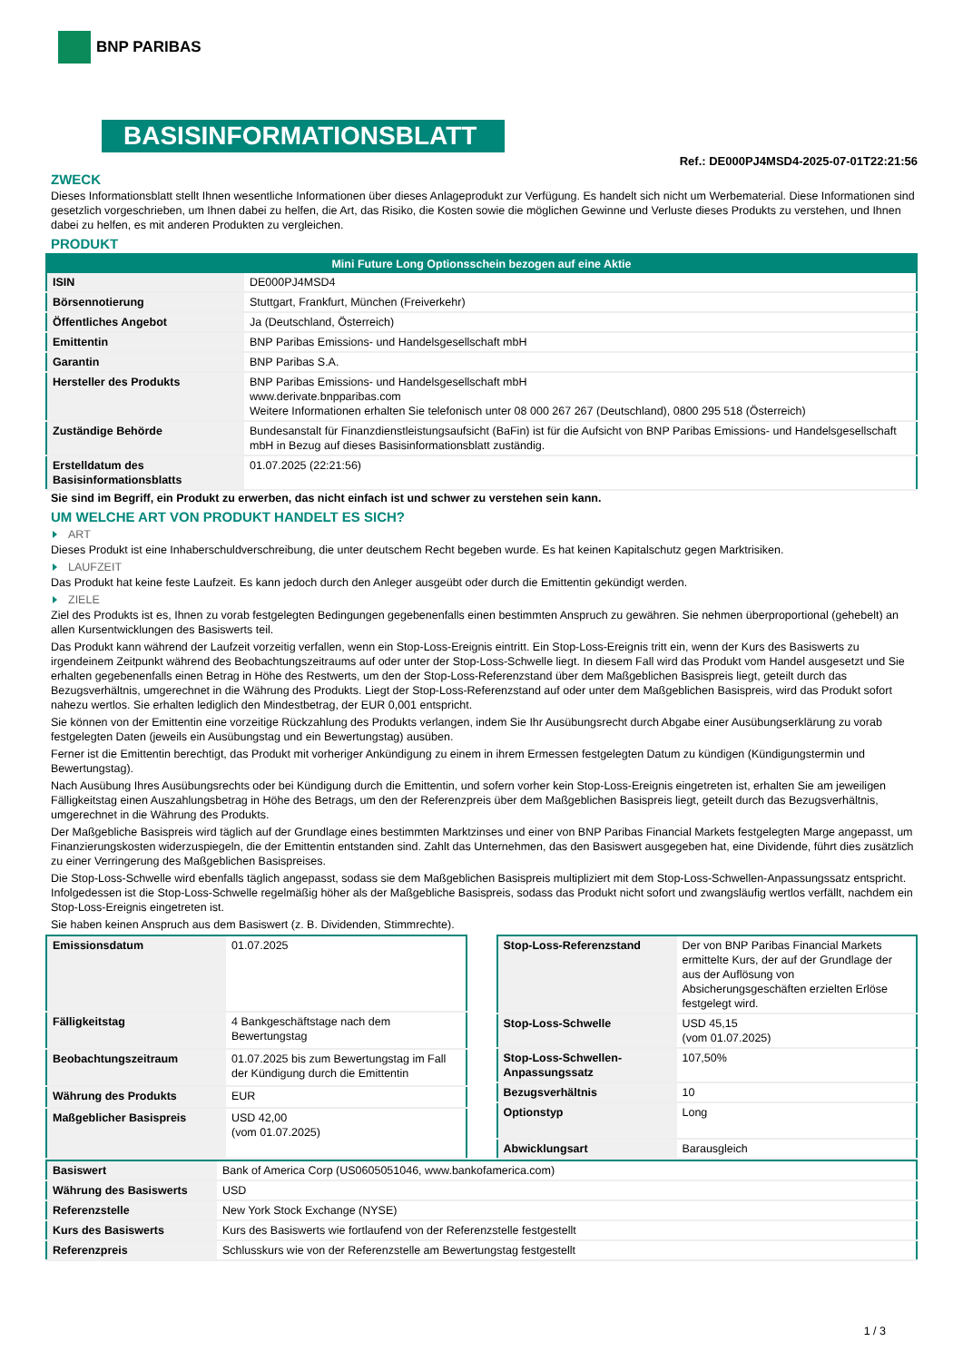BNP PARIBAS
BASISINFORMATIONSBLATT
Ref.: DE000PJ4MSD4-2025-07-01T22:21:56
ZWECK
Dieses Informationsblatt stellt Ihnen wesentliche Informationen über dieses Anlageprodukt zur Verfügung. Es handelt sich nicht um Werbematerial. Diese Informationen sind gesetzlich vorgeschrieben, um Ihnen dabei zu helfen, die Art, das Risiko, die Kosten sowie die möglichen Gewinne und Verluste dieses Produkts zu verstehen, und Ihnen dabei zu helfen, es mit anderen Produkten zu vergleichen.
PRODUKT
| Mini Future Long Optionsschein bezogen auf eine Aktie | |
| --- | --- |
| ISIN | DE000PJ4MSD4 |
| Börsennotierung | Stuttgart, Frankfurt, München (Freiverkehr) |
| Öffentliches Angebot | Ja (Deutschland, Österreich) |
| Emittentin | BNP Paribas Emissions- und Handelsgesellschaft mbH |
| Garantin | BNP Paribas S.A. |
| Hersteller des Produkts | BNP Paribas Emissions- und Handelsgesellschaft mbH www.derivate.bnpparibas.com Weitere Informationen erhalten Sie telefonisch unter 08 000 267 267 (Deutschland), 0800 295 518 (Österreich) |
| Zuständige Behörde | Bundesanstalt für Finanzdienstleistungsaufsicht (BaFin) ist für die Aufsicht von BNP Paribas Emissions- und Handelsgesellschaft mbH in Bezug auf dieses Basisinformationsblatt zuständig. |
| Erstelldatum des Basisinformationsblatts | 01.07.2025 (22:21:56) |
Sie sind im Begriff, ein Produkt zu erwerben, das nicht einfach ist und schwer zu verstehen sein kann.
UM WELCHE ART VON PRODUKT HANDELT ES SICH?
ART
Dieses Produkt ist eine Inhaberschuldverschreibung, die unter deutschem Recht begeben wurde. Es hat keinen Kapitalschutz gegen Marktrisiken.
LAUFZEIT
Das Produkt hat keine feste Laufzeit. Es kann jedoch durch den Anleger ausgeübt oder durch die Emittentin gekündigt werden.
ZIELE
Ziel des Produkts ist es, Ihnen zu vorab festgelegten Bedingungen gegebenenfalls einen bestimmten Anspruch zu gewähren. Sie nehmen überproportional (gehebelt) an allen Kursentwicklungen des Basiswerts teil.
Das Produkt kann während der Laufzeit vorzeitig verfallen, wenn ein Stop-Loss-Ereignis eintritt. Ein Stop-Loss-Ereignis tritt ein, wenn der Kurs des Basiswerts zu irgendeinem Zeitpunkt während des Beobachtungszeitraums auf oder unter der Stop-Loss-Schwelle liegt. In diesem Fall wird das Produkt vom Handel ausgesetzt und Sie erhalten gegebenenfalls einen Betrag in Höhe des Restwerts, um den der Stop-Loss-Referenzstand über dem Maßgeblichen Basispreis liegt, geteilt durch das Bezugsverhältnis, umgerechnet in die Währung des Produkts. Liegt der Stop-Loss-Referenzstand auf oder unter dem Maßgeblichen Basispreis, wird das Produkt sofort nahezu wertlos. Sie erhalten lediglich den Mindestbetrag, der EUR 0,001 entspricht.
Sie können von der Emittentin eine vorzeitige Rückzahlung des Produkts verlangen, indem Sie Ihr Ausübungsrecht durch Abgabe einer Ausübungserklärung zu vorab festgelegten Daten (jeweils ein Ausübungstag und ein Bewertungstag) ausüben.
Ferner ist die Emittentin berechtigt, das Produkt mit vorheriger Ankündigung zu einem in ihrem Ermessen festgelegten Datum zu kündigen (Kündigungstermin und Bewertungstag).
Nach Ausübung Ihres Ausübungsrechts oder bei Kündigung durch die Emittentin, und sofern vorher kein Stop-Loss-Ereignis eingetreten ist, erhalten Sie am jeweiligen Fälligkeitstag einen Auszahlungsbetrag in Höhe des Betrags, um den der Referenzpreis über dem Maßgeblichen Basispreis liegt, geteilt durch das Bezugsverhältnis, umgerechnet in die Währung des Produkts.
Der Maßgebliche Basispreis wird täglich auf der Grundlage eines bestimmten Marktzinses und einer von BNP Paribas Financial Markets festgelegten Marge angepasst, um Finanzierungskosten widerzuspiegeln, die der Emittentin entstanden sind. Zahlt das Unternehmen, das den Basiswert ausgegeben hat, eine Dividende, führt dies zusätzlich zu einer Verringerung des Maßgeblichen Basispreises.
Die Stop-Loss-Schwelle wird ebenfalls täglich angepasst, sodass sie dem Maßgeblichen Basispreis multipliziert mit dem Stop-Loss-Schwellen-Anpassungssatz entspricht. Infolgedessen ist die Stop-Loss-Schwelle regelmäßig höher als der Maßgebliche Basispreis, sodass das Produkt nicht sofort und zwangsläufig wertlos verfällt, nachdem ein Stop-Loss-Ereignis eingetreten ist.
Sie haben keinen Anspruch aus dem Basiswert (z. B. Dividenden, Stimmrechte).
| Emissionsdatum | 01.07.2025 |
| Fälligkeitstag | 4 Bankgeschäftstage nach dem Bewertungstag |
| Beobachtungszeitraum | 01.07.2025 bis zum Bewertungstag im Fall der Kündigung durch die Emittentin |
| Währung des Produkts | EUR |
| Maßgeblicher Basispreis | USD 42,00 (vom 01.07.2025) |
| Stop-Loss-Referenzstand | Der von BNP Paribas Financial Markets ermittelte Kurs, der auf der Grundlage der aus der Auflösung von Absicherungsgeschäften erzielten Erlöse festgelegt wird. |
| Stop-Loss-Schwelle | USD 45,15 (vom 01.07.2025) |
| Stop-Loss-Schwellen-Anpassungssatz | 107,50% |
| Bezugsverhältnis | 10 |
| Optionstyp | Long |
| Abwicklungsart | Barausgleich |
| Basiswert | Bank of America Corp (US0605051046, www.bankofamerica.com) |
| Währung des Basiswerts | USD |
| Referenzstelle | New York Stock Exchange (NYSE) |
| Kurs des Basiswerts | Kurs des Basiswerts wie fortlaufend von der Referenzstelle festgestellt |
| Referenzpreis | Schlusskurs wie von der Referenzstelle am Bewertungstag festgestellt |
1 / 3